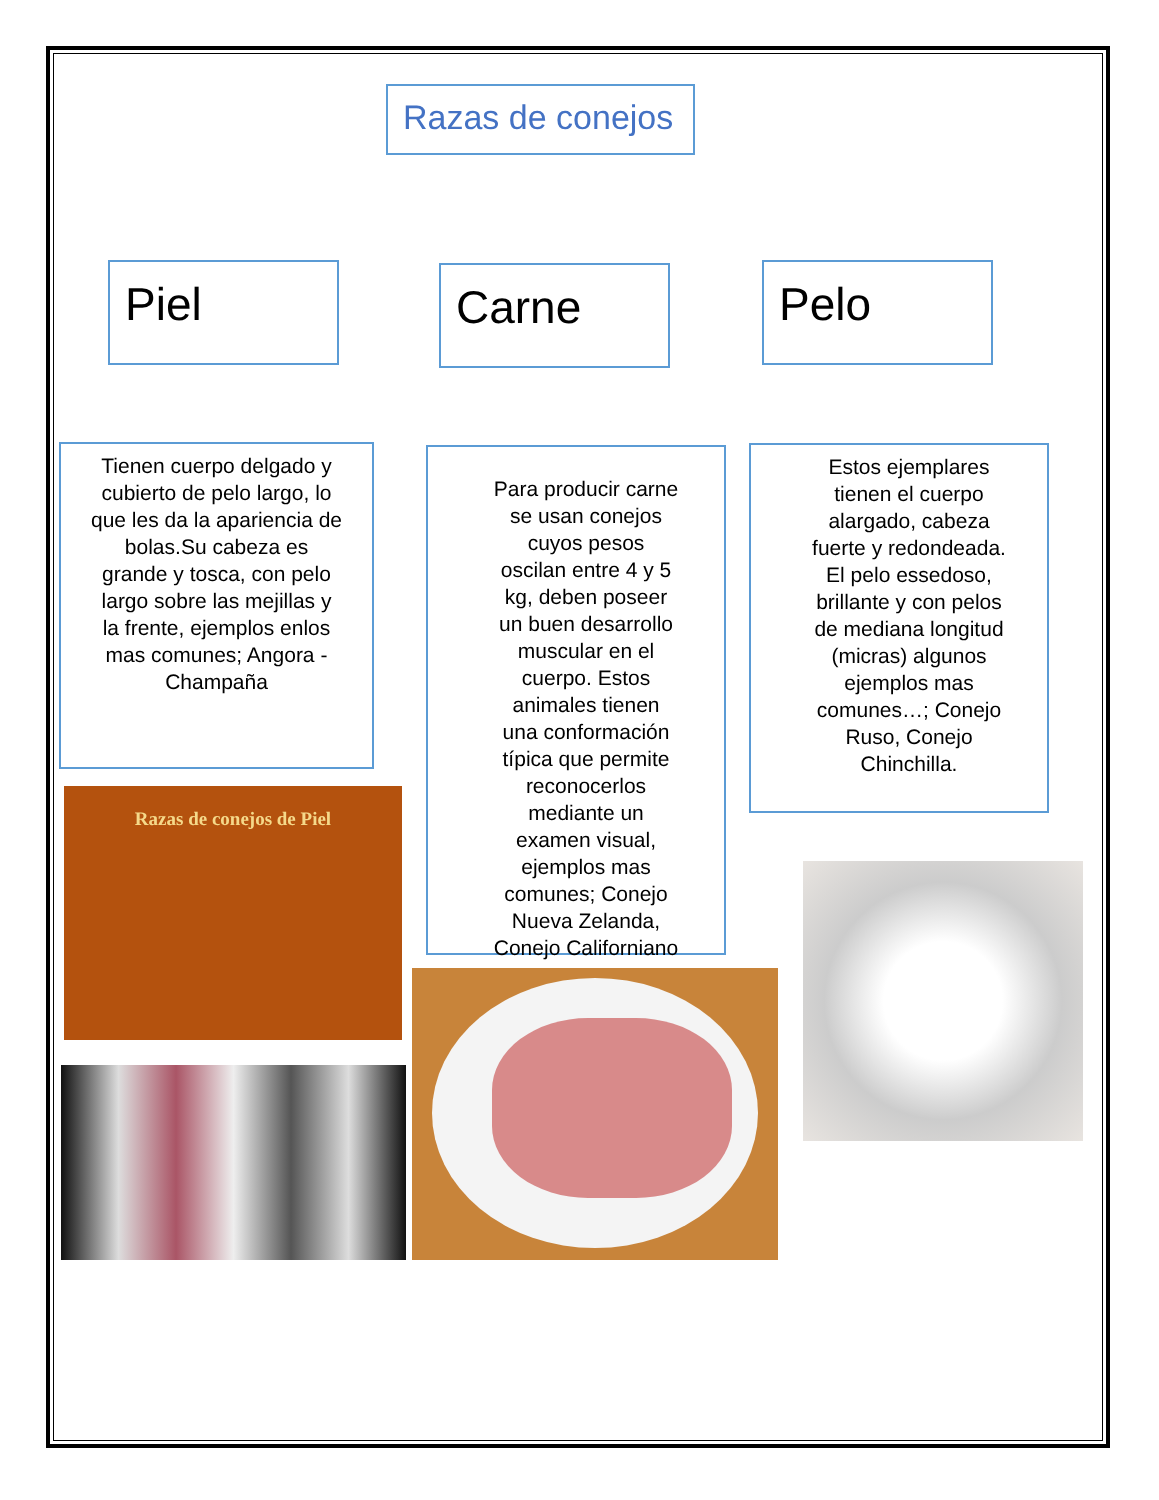Razas de conejos
Piel Carne Pelo
Tienen cuerpo delgado y cubierto de pelo largo, lo que les da la apariencia de bolas.Su cabeza es grande y tosca, con pelo largo sobre las mejillas y la frente, ejemplos enlos mas comunes; Angora - Champaña
Para producir carne se usan conejos cuyos pesos oscilan entre 4 y 5 kg, deben poseer un buen desarrollo muscular en el cuerpo. Estos animales tienen una conformación típica que permite reconocerlos mediante un examen visual, ejemplos mas comunes; Conejo Nueva Zelanda, Conejo Californiano
Estos ejemplares tienen el cuerpo alargado, cabeza fuerte y redondeada. El pelo essedoso, brillante y con pelos de mediana longitud (micras) algunos ejemplos mas comunes…; Conejo Ruso, Conejo Chinchilla.
Razas de conejos de Piel